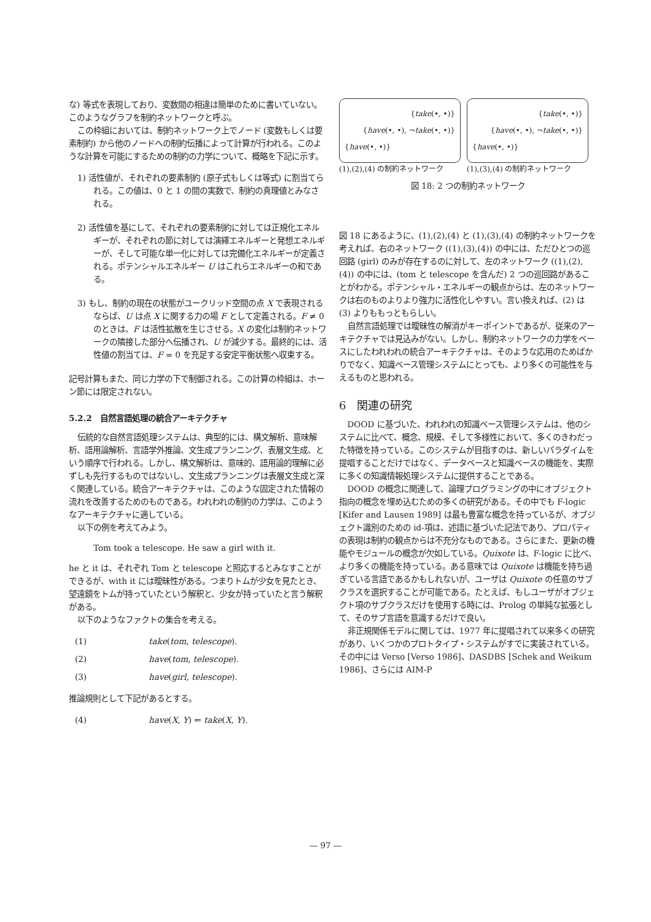な) 等式を表現しており、変数間の相違は簡単のために書いていない。このようなグラフを制約ネットワークと呼ぶ。
この枠組においては、制約ネットワーク上でノード (変数もしくは要素制約) から他のノードへの制約伝播によって計算が行われる。このような計算を可能にするための制約の力学について、概略を下記に示す。
1) 活性値が、それぞれの要素制約 (原子式もしくは等式) に割当てられる。この値は、0 と 1 の間の実数で、制約の真理値とみなされる。
2) 活性値を基にして、それぞれの要素制約に対しては正規化エネルギーが、それぞれの節に対しては演繹エネルギーと発想エネルギーが、そして可能な単一化に対しては完備化エネルギーが定義される。ポテンシャルエネルギー U はこれらエネルギーの和である。
3) もし、制約の現在の状態がユークリッド空間の点 X で表現されるならば、U は点 X に関する力の場 F として定義される。F ≠ 0 のときは、F は活性拡散を生じさせる。X の変化は制約ネットワークの隣接した部分へ伝播され、U が減少する。最終的には、活性値の割当ては、F = 0 を充足する安定平衡状態へ収束する。
記号計算もまた、同じ力学の下で制御される。この計算の枠組は、ホーン節には限定されない。
5.2.2　自然言語処理の統合アーキテクチャ
伝統的な自然言語処理システムは、典型的には、構文解析、意味解析、語用論解析、言語学外推論、文生成プランニング、表層文生成、という順序で行われる。しかし、構文解析は、意味的、語用論的理解に必ずしも先行するものではないし、文生成プランニングは表層文生成と深く関連している。統合アーキテクチャは、このような固定された情報の流れを改善するためのものである。われわれの制約の力学は、このようなアーキテクチャに適している。
以下の例を考えてみよう。
Tom took a telescope. He saw a girl with it.
he と it は、それぞれ Tom と telescope と照応するとみなすことができるが、with it には曖昧性がある。つまりトムが少女を見たとき、望遠鏡をトムが持っていたという解釈と、少女が持っていたと言う解釈がある。
以下のようなファクトの集合を考える。
| (1) | take ( tom , telescope ). |
| (2) | have ( tom , telescope ). |
| (3) | have ( girl , telescope ). |
推論規則として下記があるとする。
| (4) | have ( X , Y ) ⇐ take ( X , Y ). |
{take(•, •)}
{have(•, •), ¬take(•, •)}
{have(•, •)}
(1),(2),(4) の制約ネットワーク
{take(•, •)}
{have(•, •), ¬take(•, •)}
{have(•, •)}
(1),(3),(4) の制約ネットワーク
図 18: 2 つの制約ネットワーク
図 18 にあるように、(1),(2),(4) と (1),(3),(4) の制約ネットワークを考えれば、右のネットワーク ((1),(3),(4)) の中には、ただひとつの巡回路 (girl) のみが存在するのに対して、左のネットワーク ((1),(2),(4)) の中には、(tom と telescope を含んだ) 2 つの巡回路があることがわかる。ポテンシャル・エネルギーの観点からは、左のネットワークは右のものよりより強力に活性化しやすい。言い換えれば、(2) は (3) よりももっともらしい。
自然言語処理では曖昧性の解消がキーポイントであるが、従来のアーキテクチャでは見込みがない。しかし、制約ネットワークの力学をベースにしたわれわれの統合アーキテクチャは、そのような応用のためばかりでなく、知識ベース管理システムにとっても、より多くの可能性を与えるものと思われる。
6　関連の研究
DOOD に基づいた、われわれの知識ベース管理システムは、他のシステムに比べて、概念、規模、そして多様性において、多くのきわだった特徴を持っている。このシステムが目指すのは、新しいパラダイムを提唱することだけではなく、データベースと知識ベースの機能を、実際に多くの知識情報処理システムに提供することである。
DOOD の概念に関連して、論理プログラミングの中にオブジェクト指向の概念を埋め込むための多くの研究がある。その中でも F-logic [Kifer and Lausen 1989] は最も豊富な概念を持っているが、オブジェクト識別のための id-項は、述語に基づいた記法であり、プロパティの表現は制約の観点からは不充分なものである。さらにまた、更新の機能やモジュールの概念が欠如している。Quixote は、F-logic に比べ、より多くの機能を持っている。ある意味では Quixote は機能を持ち過ぎている言語であるかもしれないが、ユーザは Quixote の任意のサブクラスを選択することが可能である。たとえば、もしユーザがオブジェクト項のサブクラスだけを使用する時には、Prolog の単純な拡張として、そのサブ言語を意識するだけで良い。
非正規関係モデルに関しては、1977 年に提唱されて以来多くの研究があり、いくつかのプロトタイプ・システムがすでに実装されている。その中には Verso [Verso 1986]、DASDBS [Schek and Weikum 1986]、さらには AIM-P
— 97 —